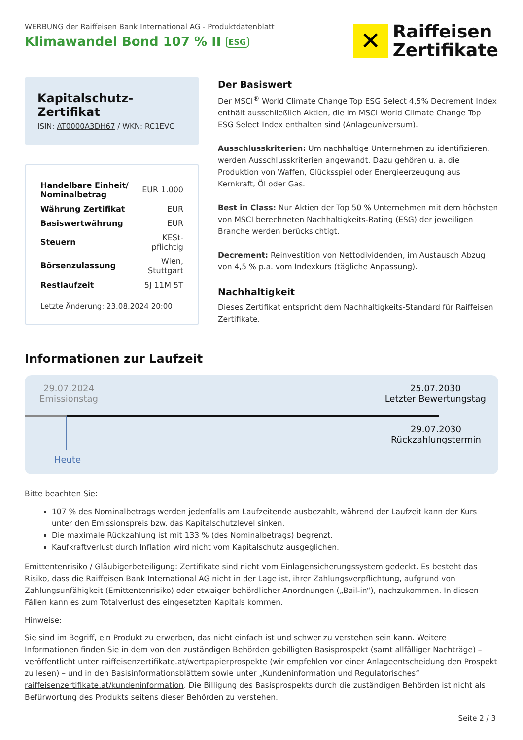WERBUNG der Raiffeisen Bank International AG - Produktdatenblatt
Klimawandel Bond 107 % II ESG
✕
Raiffeisen
Zertifikate
Kapitalschutz-Zertifikat
ISIN: AT0000A3DH67 / WKN: RC1EVC
| Handelbare Einheit/ Nominalbetrag | EUR 1.000 |
| Währung Zertifikat | EUR |
| Basiswertwährung | EUR |
| Steuern | KESt-pflichtig |
| Börsenzulassung | Wien, Stuttgart |
| Restlaufzeit | 5J 11M 5T |
Letzte Änderung: 23.08.2024 20:00
Der Basiswert
Der MSCI<sup>®</sup> World Climate Change Top ESG Select 4,5% Decrement Index enthält ausschließlich Aktien, die im MSCI World Climate Change Top ESG Select Index enthalten sind (Anlageuniversum).
Ausschlusskriterien: Um nachhaltige Unternehmen zu identifizieren, werden Ausschlusskriterien angewandt. Dazu gehören u. a. die Produktion von Waffen, Glücksspiel oder Energieerzeugung aus Kernkraft, Öl oder Gas.
Best in Class: Nur Aktien der Top 50 % Unternehmen mit dem höchsten von MSCI berechneten Nachhaltigkeits-Rating (ESG) der jeweiligen Branche werden berücksichtigt.
Decrement: Reinvestition von Nettodividenden, im Austausch Abzug von 4,5 % p.a. vom Indexkurs (tägliche Anpassung).
Nachhaltigkeit
Dieses Zertifikat entspricht dem Nachhaltigkeits-Standard für Raiffeisen Zertifikate.
Informationen zur Laufzeit
29.07.2024
Emissionstag
25.07.2030
Letzter Bewertungstag
29.07.2030
Rückzahlungstermin
Heute
Bitte beachten Sie:
107 % des Nominalbetrags werden jedenfalls am Laufzeitende ausbezahlt, während der Laufzeit kann der Kurs unter den Emissionspreis bzw. das Kapitalschutzlevel sinken.
Die maximale Rückzahlung ist mit 133 % (des Nominalbetrags) begrenzt.
Kaufkraftverlust durch Inflation wird nicht vom Kapitalschutz ausgeglichen.
Emittentenrisiko / Gläubigerbeteiligung: Zertifikate sind nicht vom Einlagensicherungssystem gedeckt. Es besteht das Risiko, dass die Raiffeisen Bank International AG nicht in der Lage ist, ihrer Zahlungsverpflichtung, aufgrund von Zahlungsunfähigkeit (Emittentenrisiko) oder etwaiger behördlicher Anordnungen („Bail-in“), nachzukommen. In diesen Fällen kann es zum Totalverlust des eingesetzten Kapitals kommen.
Hinweise:
Sie sind im Begriff, ein Produkt zu erwerben, das nicht einfach ist und schwer zu verstehen sein kann. Weitere Informationen finden Sie in dem von den zuständigen Behörden gebilligten Basisprospekt (samt allfälliger Nachträge) – veröffentlicht unter raiffeisenzertifikate.at/wertpapierprospekte (wir empfehlen vor einer Anlageentscheidung den Prospekt zu lesen) – und in den Basisinformationsblättern sowie unter „Kundeninformation und Regulatorisches“ raiffeisenzertifikate.at/kundeninformation. Die Billigung des Basisprospekts durch die zuständigen Behörden ist nicht als Befürwortung des Produkts seitens dieser Behörden zu verstehen.
Seite 2 / 3